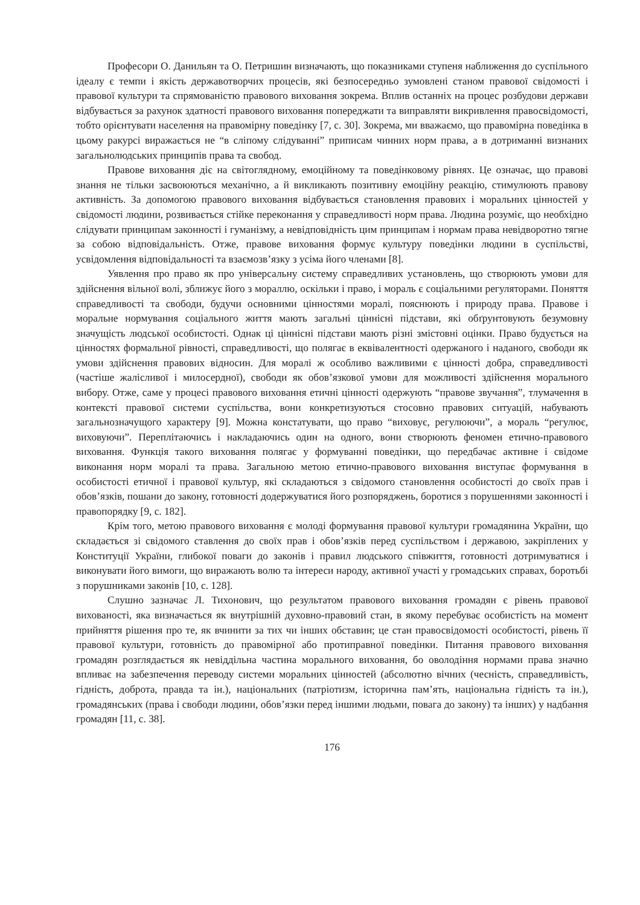Професори О. Данильян та О. Петришин визначають, що показниками ступеня наближення до суспільного ідеалу є темпи і якість державотворчих процесів, які безпосередньо зумовлені станом правової свідомості і правової культури та спрямованістю правового виховання зокрема. Вплив останніх на процес розбудови держави відбувається за рахунок здатності правового виховання попереджати та виправляти викривлення правосвідомості, тобто орієнтувати населення на правомірну поведінку [7, с. 30]. Зокрема, ми вважаємо, що правомірна поведінка в цьому ракурсі виражається не “в сліпому слідуванні” приписам чинних норм права, а в дотриманні визнаних загальнолюдських принципів права та свобод.
Правове виховання діє на світоглядному, емоційному та поведінковому рівнях. Це означає, що правові знання не тільки засвоюються механічно, а й викликають позитивну емоційну реакцію, стимулюють правову активність. За допомогою правового виховання відбувається становлення правових і моральних цінностей у свідомості людини, розвивається стійке переконання у справедливості норм права. Людина розуміє, що необхідно слідувати принципам законності і гуманізму, а невідповідність цим принципам і нормам права невідворотно тягне за собою відповідальність. Отже, правове виховання формує культуру поведінки людини в суспільстві, усвідомлення відповідальності та взаємозв’язку з усіма його членами [8].
Уявлення про право як про універсальну систему справедливих установлень, що створюють умови для здійснення вільної волі, зближує його з мораллю, оскільки і право, і мораль є соціальними регуляторами. Поняття справедливості та свободи, будучи основними цінностями моралі, пояснюють і природу права. Правове і моральне нормування соціального життя мають загальні ціннісні підстави, які обґрунтовують безумовну значущість людської особистості. Однак ці ціннісні підстави мають різні змістовні оцінки. Право будується на цінностях формальної рівності, справедливості, що полягає в еквівалентності одержаного і наданого, свободи як умови здійснення правових відносин. Для моралі ж особливо важливими є цінності добра, справедливості (частіше жалісливої і милосердної), свободи як обов’язкової умови для можливості здійснення морального вибору. Отже, саме у процесі правового виховання етичні цінності одержують “правове звучання”, тлумачення в контексті правової системи суспільства, вони конкретизуються стосовно правових ситуацій, набувають загальнозначущого характеру [9]. Можна констатувати, що право “виховує, регулюючи”, а мораль “регулює, виховуючи”. Переплітаючись і накладаючись один на одного, вони створюють феномен етично-правового виховання. Функція такого виховання полягає у формуванні поведінки, що передбачає активне і свідоме виконання норм моралі та права. Загальною метою етично-правового виховання виступає формування в особистості етичної і правової культур, які складаються з свідомого становлення особистості до своїх прав і обов’язків, пошани до закону, готовності додержуватися його розпоряджень, боротися з порушеннями законності і правопорядку [9, с. 182].
Крім того, метою правового виховання є молоді формування правової культури громадянина України, що складається зі свідомого ставлення до своїх прав і обов’язків перед суспільством і державою, закріплених у Конституції України, глибокої поваги до законів і правил людського співжиття, готовності дотримуватися і виконувати його вимоги, що виражають волю та інтереси народу, активної участі у громадських справах, боротьбі з порушниками законів [10, с. 128].
Слушно зазначає Л. Тихонович, що результатом правового виховання громадян є рівень правової вихованості, яка визначається як внутрішній духовно-правовий стан, в якому перебуває особистість на момент прийняття рішення про те, як вчинити за тих чи інших обставин; це стан правосвідомості особистості, рівень її правової культури, готовність до правомірної або протиправної поведінки. Питання правового виховання громадян розглядається як невіддільна частина морального виховання, бо оволодіння нормами права значно впливає на забезпечення переводу системи моральних цінностей (абсолютно вічних (чесність, справедливість, гідність, доброта, правда та ін.), національних (патріотизм, історична пам’ять, національна гідність та ін.), громадянських (права і свободи людини, обов’язки перед іншими людьми, повага до закону) та інших) у надбання громадян [11, с. 38].
176